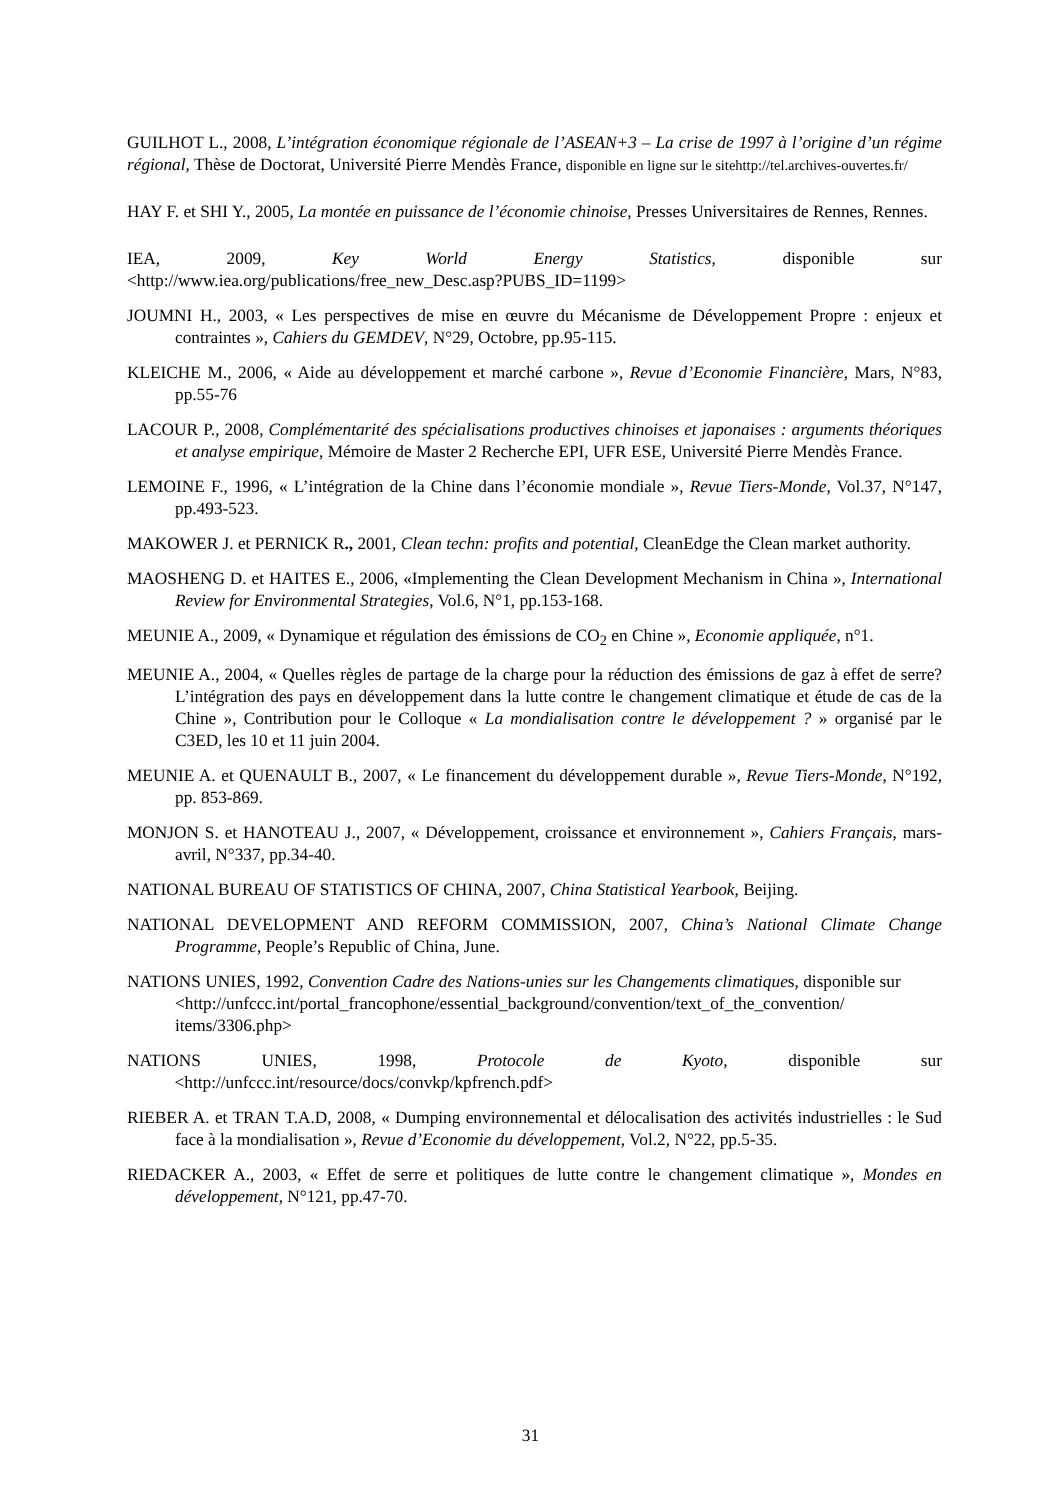GUILHOT L., 2008, L’intégration économique régionale de l’ASEAN+3 – La crise de 1997 à l’origine d’un régime régional, Thèse de Doctorat, Université Pierre Mendès France, disponible en ligne sur le sitehttp://tel.archives-ouvertes.fr/
HAY F. et SHI Y., 2005, La montée en puissance de l’économie chinoise, Presses Universitaires de Rennes, Rennes.
IEA, 2009, Key World Energy Statistics, disponible sur
<http://www.iea.org/publications/free_new_Desc.asp?PUBS_ID=1199>
JOUMNI H., 2003, « Les perspectives de mise en œuvre du Mécanisme de Développement Propre : enjeux et contraintes », Cahiers du GEMDEV, N°29, Octobre, pp.95-115.
KLEICHE M., 2006, « Aide au développement et marché carbone », Revue d’Economie Financière, Mars, N°83, pp.55-76
LACOUR P., 2008, Complémentarité des spécialisations productives chinoises et japonaises : arguments théoriques et analyse empirique, Mémoire de Master 2 Recherche EPI, UFR ESE, Université Pierre Mendès France.
LEMOINE F., 1996, « L’intégration de la Chine dans l’économie mondiale », Revue Tiers-Monde, Vol.37, N°147, pp.493-523.
MAKOWER J. et PERNICK R., 2001, Clean techn: profits and potential, CleanEdge the Clean market authority.
MAOSHENG D. et HAITES E., 2006, «Implementing the Clean Development Mechanism in China », International Review for Environmental Strategies, Vol.6, N°1, pp.153-168.
MEUNIE A., 2009, « Dynamique et régulation des émissions de CO<sub>2</sub> en Chine », Economie appliquée, n°1.
MEUNIE A., 2004, « Quelles règles de partage de la charge pour la réduction des émissions de gaz à effet de serre? L’intégration des pays en développement dans la lutte contre le changement climatique et étude de cas de la Chine », Contribution pour le Colloque « La mondialisation contre le développement ? » organisé par le C3ED, les 10 et 11 juin 2004.
MEUNIE A. et QUENAULT B., 2007, « Le financement du développement durable », Revue Tiers-Monde, N°192, pp. 853-869.
MONJON S. et HANOTEAU J., 2007, « Développement, croissance et environnement », Cahiers Français, mars-avril, N°337, pp.34-40.
NATIONAL BUREAU OF STATISTICS OF CHINA, 2007, China Statistical Yearbook, Beijing.
NATIONAL DEVELOPMENT AND REFORM COMMISSION, 2007, China’s National Climate Change Programme, People’s Republic of China, June.
NATIONS UNIES, 1992, Convention Cadre des Nations-unies sur les Changements climatiques, disponible sur <http://unfccc.int/portal_francophone/essential_background/convention/text_of_the_convention/ items/3306.php>
NATIONS UNIES, 1998, Protocole de Kyoto, disponible sur
<http://unfccc.int/resource/docs/convkp/kpfrench.pdf>
RIEBER A. et TRAN T.A.D, 2008, « Dumping environnemental et délocalisation des activités industrielles : le Sud face à la mondialisation », Revue d’Economie du développement, Vol.2, N°22, pp.5-35.
RIEDACKER A., 2003, « Effet de serre et politiques de lutte contre le changement climatique », Mondes en développement, N°121, pp.47-70.
31